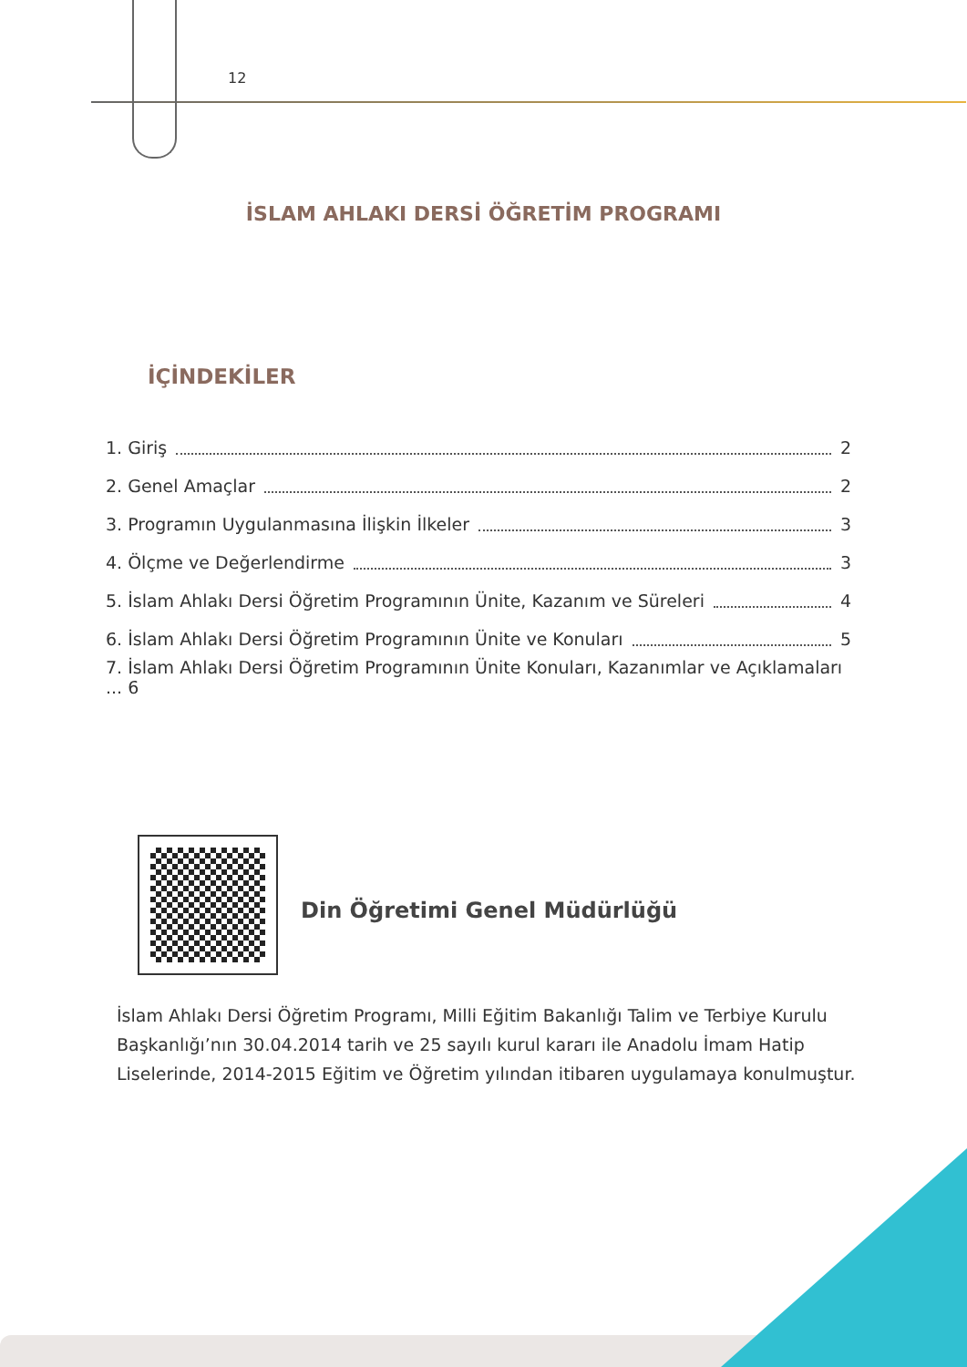12
İSLAM AHLAKI DERSİ ÖĞRETİM PROGRAMI
İÇİNDEKİLER
1. Giriş 2
2. Genel Amaçlar 2
3. Programın Uygulanmasına İlişkin İlkeler 3
4. Ölçme ve Değerlendirme 3
5. İslam Ahlakı Dersi Öğretim Programının Ünite, Kazanım ve Süreleri 4
6. İslam Ahlakı Dersi Öğretim Programının Ünite ve Konuları 5
7. İslam Ahlakı Dersi Öğretim Programının Ünite Konuları, Kazanımlar ve Açıklamaları ... 6
Din Öğretimi Genel Müdürlüğü
İslam Ahlakı Dersi Öğretim Programı, Milli Eğitim Bakanlığı Talim ve Terbiye Kurulu Başkanlığı’nın 30.04.2014 tarih ve 25 sayılı kurul kararı ile Anadolu İmam Hatip Liselerinde, 2014-2015 Eğitim ve Öğretim yılından itibaren uygulamaya konulmuştur.